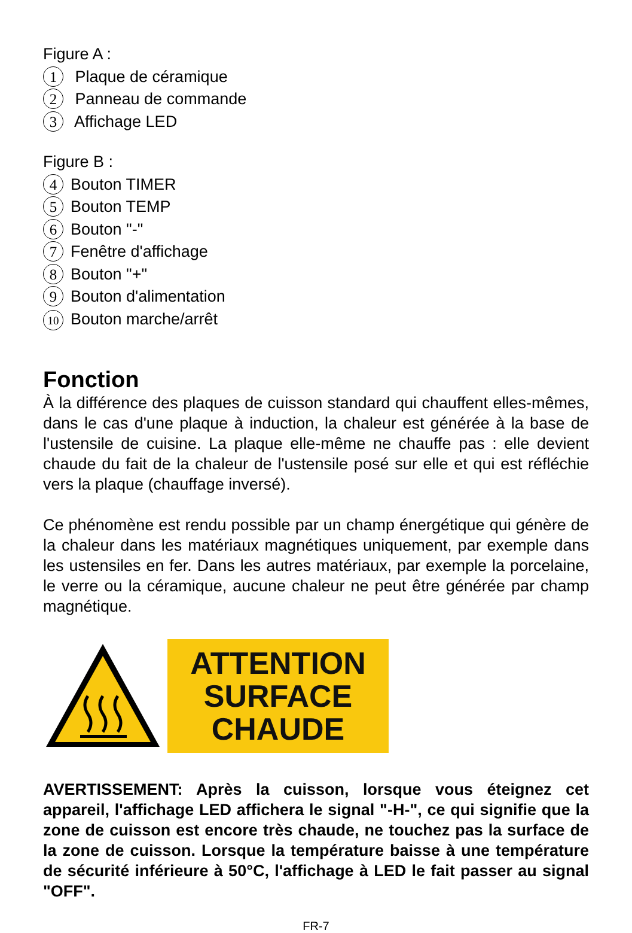Figure A :
1 Plaque de céramique
2 Panneau de commande
3 Affichage LED
Figure B :
4 Bouton TIMER
5 Bouton TEMP
6 Bouton "-"
7 Fenêtre d'affichage
8 Bouton "+"
9 Bouton d'alimentation
10 Bouton marche/arrêt
Fonction
À la différence des plaques de cuisson standard qui chauffent elles-mêmes, dans le cas d'une plaque à induction, la chaleur est générée à la base de l'ustensile de cuisine. La plaque elle-même ne chauffe pas : elle devient chaude du fait de la chaleur de l'ustensile posé sur elle et qui est réfléchie vers la plaque (chauffage inversé).
Ce phénomène est rendu possible par un champ énergétique qui génère de la chaleur dans les matériaux magnétiques uniquement, par exemple dans les ustensiles en fer. Dans les autres matériaux, par exemple la porcelaine, le verre ou la céramique, aucune chaleur ne peut être générée par champ magnétique.
ATTENTION
SURFACE
CHAUDE
AVERTISSEMENT: Après la cuisson, lorsque vous éteignez cet appareil, l'affichage LED affichera le signal "-H-", ce qui signifie que la zone de cuisson est encore très chaude, ne touchez pas la surface de la zone de cuisson. Lorsque la température baisse à une température de sécurité inférieure à 50°C, l'affichage à LED le fait passer au signal "OFF".
FR-7